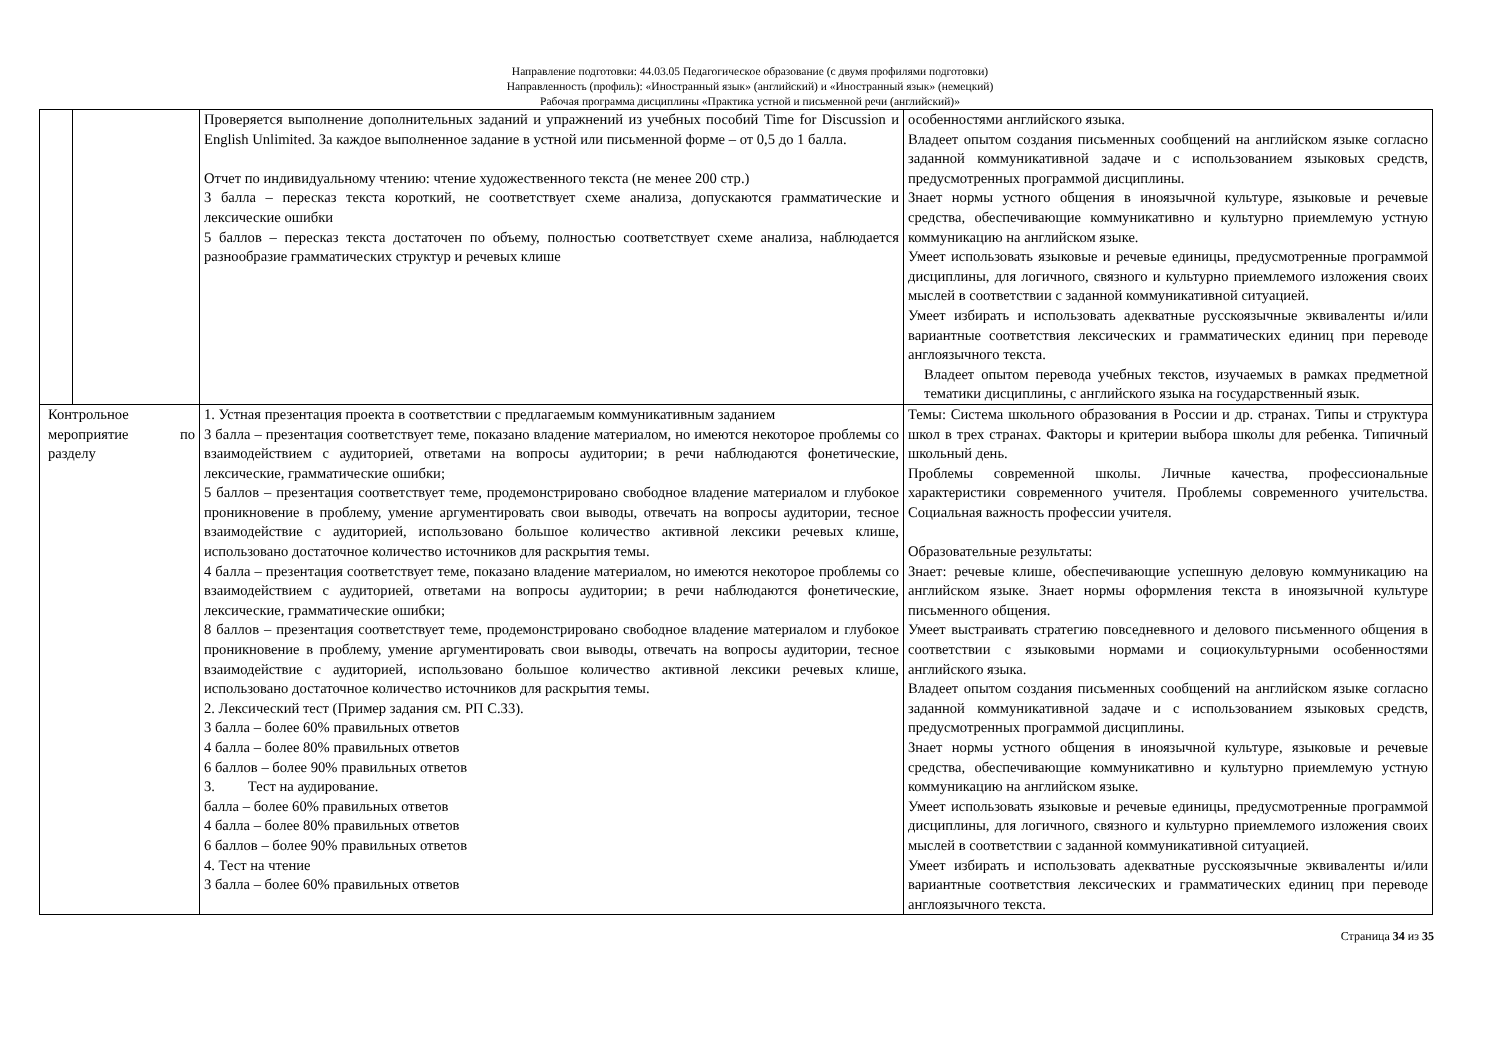Направление подготовки: 44.03.05 Педагогическое образование (с двумя профилями подготовки)
Направленность (профиль): «Иностранный язык» (английский) и «Иностранный язык» (немецкий)
Рабочая программа дисциплины «Практика устной и письменной речи (английский)»
| | | Проверяется выполнение дополнительных заданий и упражнений из учебных пособий Time for Discussion и English Unlimited. За каждое выполненное задание в устной или письменной форме – от 0,5 до 1 балла. Отчет по индивидуальному чтению: чтение художественного текста (не менее 200 стр.) 3 балла – пересказ текста короткий, не соответствует схеме анализа, допускаются грамматические и лексические ошибки 5 баллов – пересказ текста достаточен по объему, полностью соответствует схеме анализа, наблюдается разнообразие грамматических структур и речевых клише | особенностями английского языка. Владеет опытом создания письменных сообщений на английском языке согласно заданной коммуникативной задаче и с использованием языковых средств, предусмотренных программой дисциплины. Знает нормы устного общения в иноязычной культуре, языковые и речевые средства, обеспечивающие коммуникативно и культурно приемлемую устную коммуникацию на английском языке. Умеет использовать языковые и речевые единицы, предусмотренные программой дисциплины, для логичного, связного и культурно приемлемого изложения своих мыслей в соответствии с заданной коммуникативной ситуацией. Умеет избирать и использовать адекватные русскоязычные эквиваленты и/или вариантные соответствия лексических и грамматических единиц при переводе англоязычного текста. Владеет опытом перевода учебных текстов, изучаемых в рамках предметной тематики дисциплины, с английского языка на государственный язык. |
| Контрольное мероприятие по разделу | | 1. Устная презентация проекта в соответствии с предлагаемым коммуникативным заданием 3 балла – презентация соответствует теме, показано владение материалом, но имеются некоторое проблемы со взаимодействием с аудиторией, ответами на вопросы аудитории; в речи наблюдаются фонетические, лексические, грамматические ошибки; 5 баллов – презентация соответствует теме, продемонстрировано свободное владение материалом и глубокое проникновение в проблему, умение аргументировать свои выводы, отвечать на вопросы аудитории, тесное взаимодействие с аудиторией, использовано большое количество активной лексики речевых клише, использовано достаточное количество источников для раскрытия темы. 4 балла – презентация соответствует теме, показано владение материалом, но имеются некоторое проблемы со взаимодействием с аудиторией, ответами на вопросы аудитории; в речи наблюдаются фонетические, лексические, грамматические ошибки; 8 баллов – презентация соответствует теме, продемонстрировано свободное владение материалом и глубокое проникновение в проблему, умение аргументировать свои выводы, отвечать на вопросы аудитории, тесное взаимодействие с аудиторией, использовано большое количество активной лексики речевых клише, использовано достаточное количество источников для раскрытия темы. 2. Лексический тест (Пример задания см. РП С.33). 3 балла – более 60% правильных ответов 4 балла – более 80% правильных ответов 6 баллов – более 90% правильных ответов 3. Тест на аудирование. балла – более 60% правильных ответов 4 балла – более 80% правильных ответов 6 баллов – более 90% правильных ответов 4. Тест на чтение 3 балла – более 60% правильных ответов | Темы: Система школьного образования в России и др. странах. Типы и структура школ в трех странах. Факторы и критерии выбора школы для ребенка. Типичный школьный день. Проблемы современной школы. Личные качества, профессиональные характеристики современного учителя. Проблемы современного учительства. Социальная важность профессии учителя. Образовательные результаты: Знает: речевые клише, обеспечивающие успешную деловую коммуникацию на английском языке. Знает нормы оформления текста в иноязычной культуре письменного общения. Умеет выстраивать стратегию повседневного и делового письменного общения в соответствии с языковыми нормами и социокультурными особенностями английского языка. Владеет опытом создания письменных сообщений на английском языке согласно заданной коммуникативной задаче и с использованием языковых средств, предусмотренных программой дисциплины. Знает нормы устного общения в иноязычной культуре, языковые и речевые средства, обеспечивающие коммуникативно и культурно приемлемую устную коммуникацию на английском языке. Умеет использовать языковые и речевые единицы, предусмотренные программой дисциплины, для логичного, связного и культурно приемлемого изложения своих мыслей в соответствии с заданной коммуникативной ситуацией. Умеет избирать и использовать адекватные русскоязычные эквиваленты и/или вариантные соответствия лексических и грамматических единиц при переводе англоязычного текста. |
Страница 34 из 35